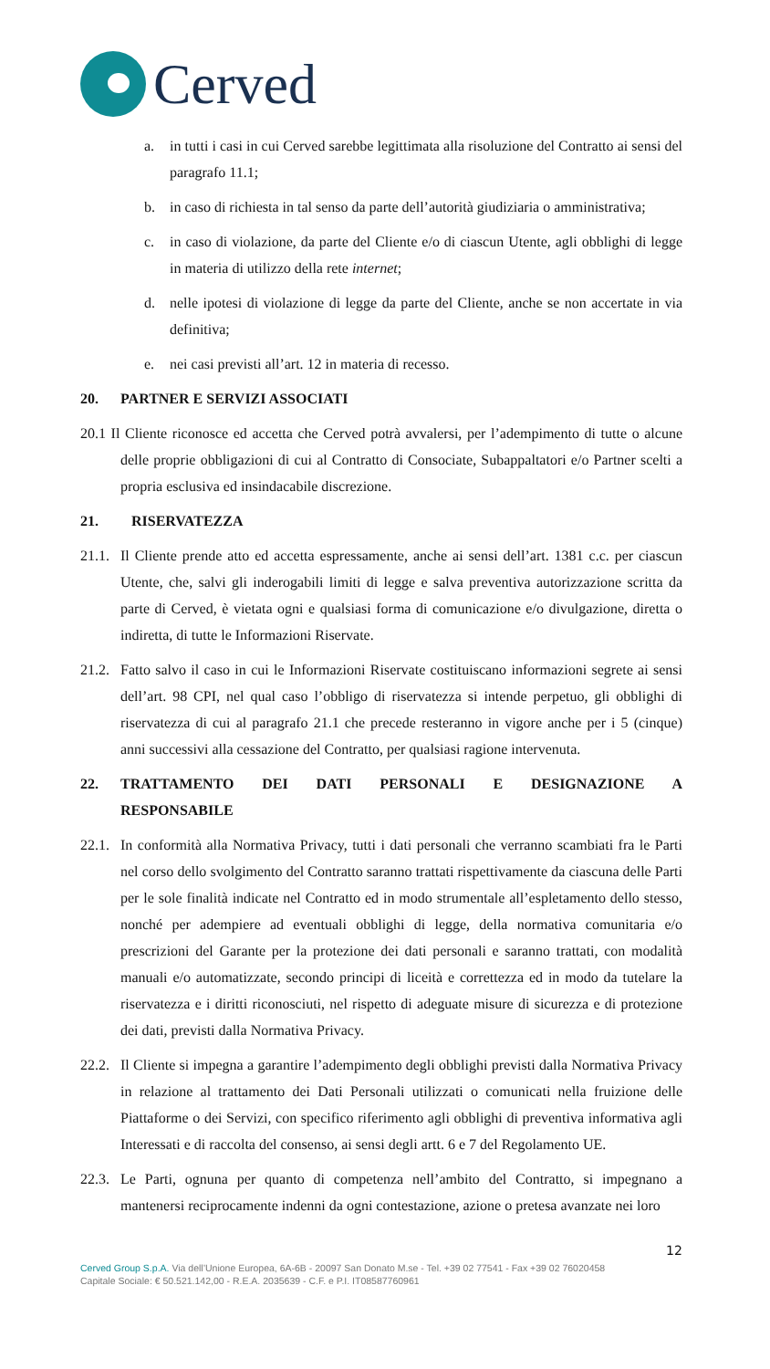Cerved
a. in tutti i casi in cui Cerved sarebbe legittimata alla risoluzione del Contratto ai sensi del paragrafo 11.1;
b. in caso di richiesta in tal senso da parte dell’autorità giudiziaria o amministrativa;
c. in caso di violazione, da parte del Cliente e/o di ciascun Utente, agli obblighi di legge in materia di utilizzo della rete internet;
d. nelle ipotesi di violazione di legge da parte del Cliente, anche se non accertate in via definitiva;
e. nei casi previsti all’art. 12 in materia di recesso.
20. PARTNER E SERVIZI ASSOCIATI
20.1 Il Cliente riconosce ed accetta che Cerved potrà avvalersi, per l’adempimento di tutte o alcune delle proprie obbligazioni di cui al Contratto di Consociate, Subappaltatori e/o Partner scelti a propria esclusiva ed insindacabile discrezione.
21. RISERVATEZZA
21.1.
Il Cliente prende atto ed accetta espressamente, anche ai sensi dell’art. 1381 c.c. per ciascun Utente, che, salvi gli inderogabili limiti di legge e salva preventiva autorizzazione scritta da parte di Cerved, è vietata ogni e qualsiasi forma di comunicazione e/o divulgazione, diretta o indiretta, di tutte le Informazioni Riservate.
21.2.
Fatto salvo il caso in cui le Informazioni Riservate costituiscano informazioni segrete ai sensi dell’art. 98 CPI, nel qual caso l’obbligo di riservatezza si intende perpetuo, gli obblighi di riservatezza di cui al paragrafo 21.1 che precede resteranno in vigore anche per i 5 (cinque) anni successivi alla cessazione del Contratto, per qualsiasi ragione intervenuta.
22. TRATTAMENTO DEI DATI PERSONALI E DESIGNAZIONE A RESPONSABILE
22.1.
In conformità alla Normativa Privacy, tutti i dati personali che verranno scambiati fra le Parti nel corso dello svolgimento del Contratto saranno trattati rispettivamente da ciascuna delle Parti per le sole finalità indicate nel Contratto ed in modo strumentale all’espletamento dello stesso, nonché per adempiere ad eventuali obblighi di legge, della normativa comunitaria e/o prescrizioni del Garante per la protezione dei dati personali e saranno trattati, con modalità manuali e/o automatizzate, secondo principi di liceità e correttezza ed in modo da tutelare la riservatezza e i diritti riconosciuti, nel rispetto di adeguate misure di sicurezza e di protezione dei dati, previsti dalla Normativa Privacy.
22.2.
Il Cliente si impegna a garantire l’adempimento degli obblighi previsti dalla Normativa Privacy in relazione al trattamento dei Dati Personali utilizzati o comunicati nella fruizione delle Piattaforme o dei Servizi, con specifico riferimento agli obblighi di preventiva informativa agli Interessati e di raccolta del consenso, ai sensi degli artt. 6 e 7 del Regolamento UE.
22.3.
Le Parti, ognuna per quanto di competenza nell’ambito del Contratto, si impegnano a mantenersi reciprocamente indenni da ogni contestazione, azione o pretesa avanzate nei loro
12
Cerved Group S.p.A. Via dell’Unione Europea, 6A-6B - 20097 San Donato M.se - Tel. +39 02 77541 - Fax +39 02 76020458
Capitale Sociale: € 50.521.142,00 - R.E.A. 2035639 - C.F. e P.I. IT08587760961